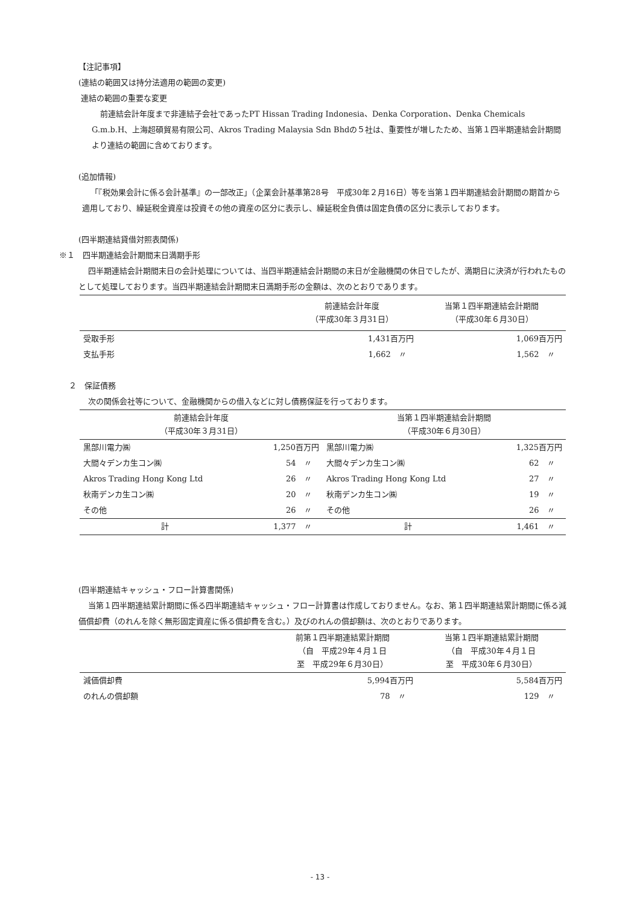【注記事項】
(連結の範囲又は持分法適用の範囲の変更)
連結の範囲の重要な変更
前連結会計年度まで非連結子会社であったPT Hissan Trading Indonesia、Denka Corporation、Denka Chemicals G.m.b.H、上海超碩貿易有限公司、Akros Trading Malaysia Sdn Bhdの５社は、重要性が増したため、当第１四半期連結会計期間より連結の範囲に含めております。
(追加情報)
「『税効果会計に係る会計基準』の一部改正」（企業会計基準第28号　平成30年２月16日）等を当第１四半期連結会計期間の期首から適用しており、繰延税金資産は投資その他の資産の区分に表示し、繰延税金負債は固定負債の区分に表示しております。
(四半期連結貸借対照表関係)
※１　四半期連結会計期間末日満期手形
四半期連結会計期間末日の会計処理については、当四半期連結会計期間の末日が金融機関の休日でしたが、満期日に決済が行われたものとして処理しております。当四半期連結会計期間末日満期手形の金額は、次のとおりであります。
| | 前連結会計年度 （平成30年３月31日） | 当第１四半期連結会計期間 （平成30年６月30日） |
| --- | --- | --- |
| 受取手形 | 1,431百万円 | 1,069百万円 |
| 支払手形 | 1,662 〃 | 1,562 〃 |
２　保証債務
次の関係会社等について、金融機関からの借入などに対し債務保証を行っております。
| 前連結会計年度 （平成30年３月31日） | | 当第１四半期連結会計期間 （平成30年６月30日） | |
| --- | --- | --- | --- |
| 黒部川電力㈱ | 1,250百万円 | 黒部川電力㈱ | 1,325百万円 |
| 大間々デンカ生コン㈱ | 54 〃 | 大間々デンカ生コン㈱ | 62 〃 |
| Akros Trading Hong Kong Ltd | 26 〃 | Akros Trading Hong Kong Ltd | 27 〃 |
| 秋南デンカ生コン㈱ | 20 〃 | 秋南デンカ生コン㈱ | 19 〃 |
| その他 | 26 〃 | その他 | 26 〃 |
| 計 | 1,377 〃 | 計 | 1,461 〃 |
(四半期連結キャッシュ・フロー計算書関係)
当第１四半期連結累計期間に係る四半期連結キャッシュ・フロー計算書は作成しておりません。なお、第１四半期連結累計期間に係る減価償却費（のれんを除く無形固定資産に係る償却費を含む。）及びのれんの償却額は、次のとおりであります。
| | 前第１四半期連結累計期間 （自 平成29年４月１日 至 平成29年６月30日） | 当第１四半期連結累計期間 （自 平成30年４月１日 至 平成30年６月30日） |
| --- | --- | --- |
| 減価償却費 | 5,994百万円 | 5,584百万円 |
| のれんの償却額 | 78 〃 | 129 〃 |
- 13 -